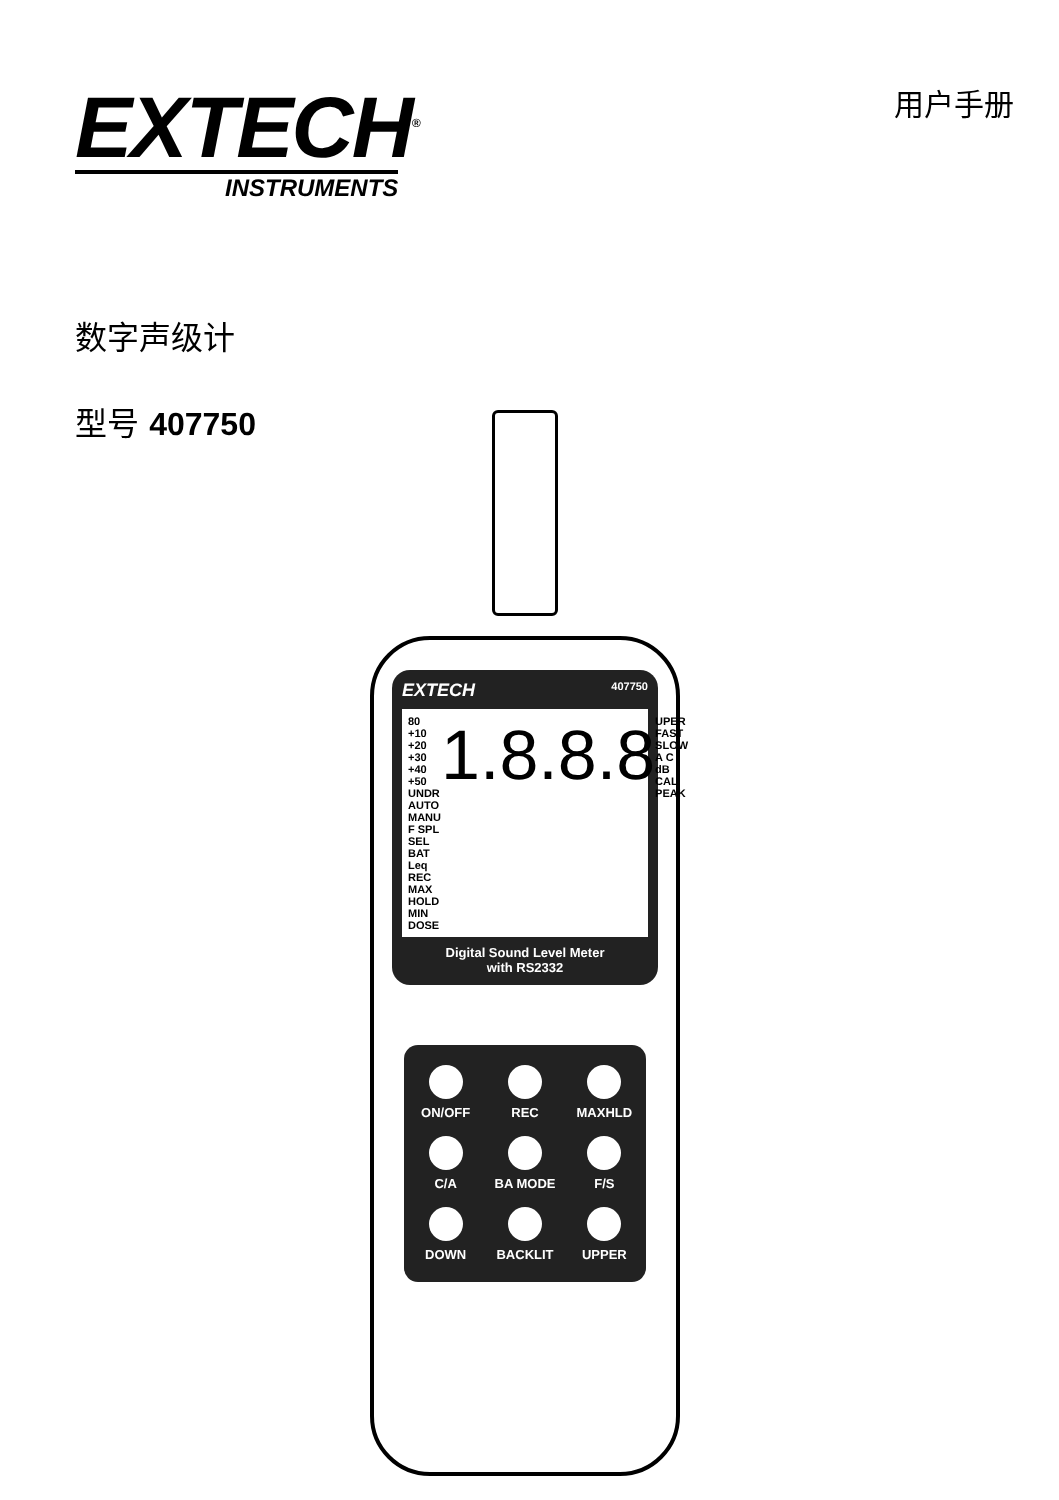EXTECH<sup>®</sup>
INSTRUMENTS
用户手册
数字声级计
型号 407750
EXTECH 407750
80 +10 +20 +30 +40 +50
UNDR
AUTO
MANU
F SPL
SEL
BAT
Leq REC MAX HOLD MIN DOSE
1.8.8.8
UPER
FAST
SLOW
A C
dB
CAL
PEAK
Digital Sound Level Meter
with RS2332
ON/OFF REC MAXHLD C/A BA MODE F/S DOWN BACKLIT UPPER